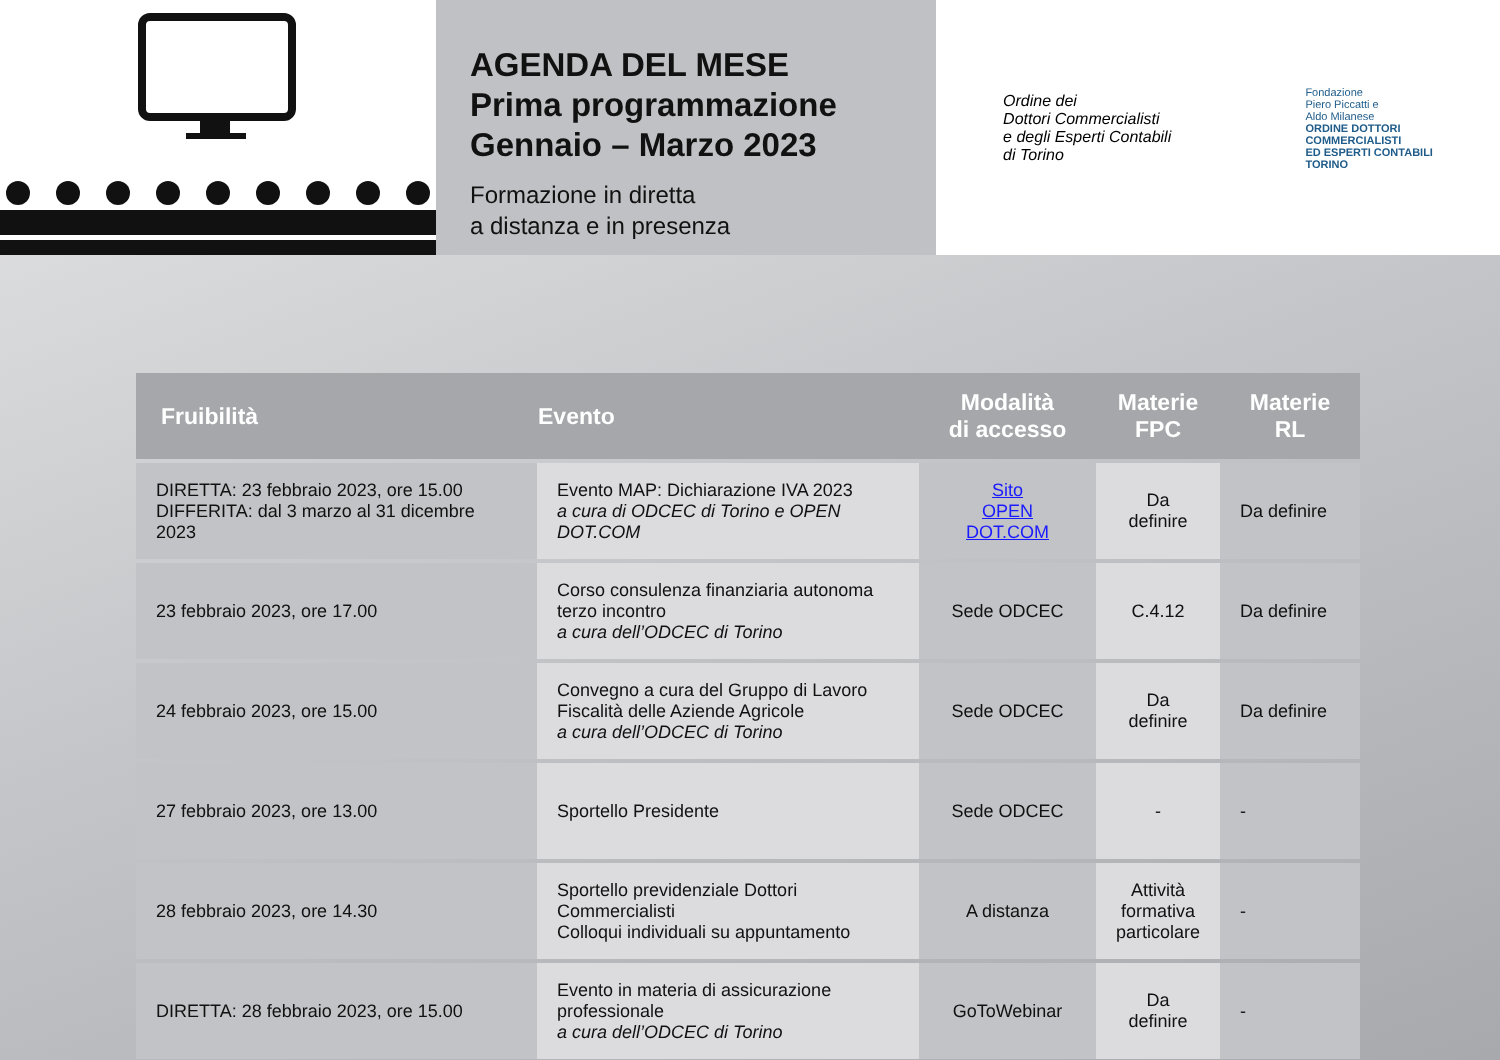AGENDA DEL MESE
Prima programmazione
Gennaio – Marzo 2023
Formazione in diretta
a distanza e in presenza
Ordine dei
Dottori Commercialisti
e degli Esperti Contabili
di Torino
Fondazione
Piero Piccatti e
Aldo Milanese
ORDINE DOTTORI
COMMERCIALISTI
ED ESPERTI CONTABILI
TORINO
| Fruibilità | Evento | Modalità di accesso | Materie FPC | Materie RL |
| --- | --- | --- | --- | --- |
| DIRETTA: 23 febbraio 2023, ore 15.00 DIFFERITA: dal 3 marzo al 31 dicembre 2023 | Evento MAP: Dichiarazione IVA 2023 a cura di ODCEC di Torino e OPEN DOT.COM | Sito OPEN DOT.COM | Da definire | Da definire |
| 23 febbraio 2023, ore 17.00 | Corso consulenza finanziaria autonoma terzo incontro a cura dell’ODCEC di Torino | Sede ODCEC | C.4.12 | Da definire |
| 24 febbraio 2023, ore 15.00 | Convegno a cura del Gruppo di Lavoro Fiscalità delle Aziende Agricole a cura dell’ODCEC di Torino | Sede ODCEC | Da definire | Da definire |
| 27 febbraio 2023, ore 13.00 | Sportello Presidente | Sede ODCEC | - | - |
| 28 febbraio 2023, ore 14.30 | Sportello previdenziale Dottori Commercialisti Colloqui individuali su appuntamento | A distanza | Attività formativa particolare | - |
| DIRETTA: 28 febbraio 2023, ore 15.00 | Evento in materia di assicurazione professionale a cura dell’ODCEC di Torino | GoToWebinar | Da definire | - |